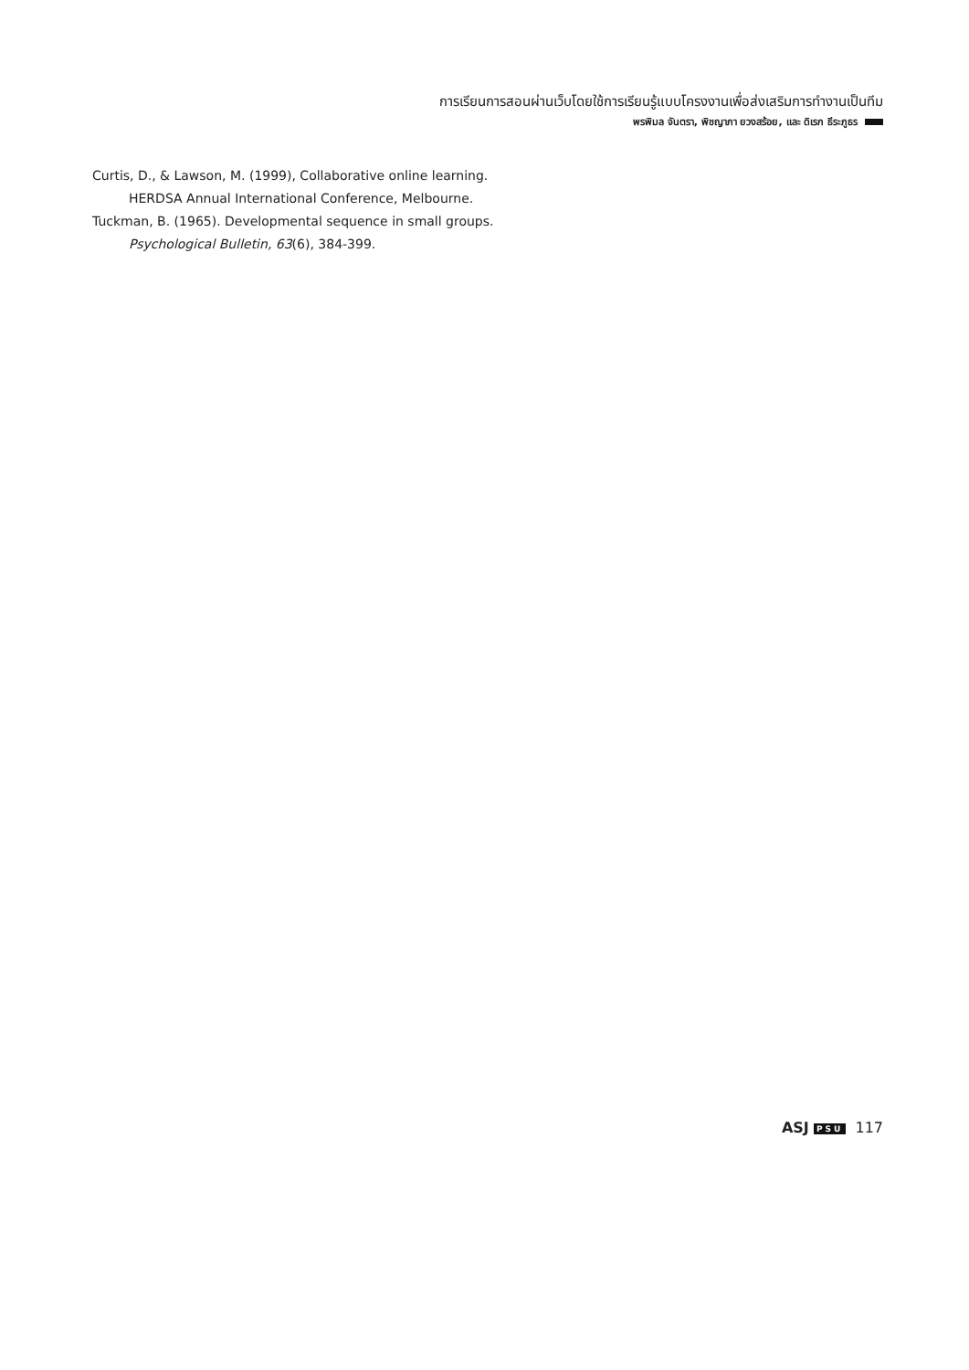การเรียนการสอนผ่านเว็บโดยใช้การเรียนรู้แบบโครงงานเพื่อส่งเสริมการทำงานเป็นทีม
พรพิมล จันตรา, พิชญาภา ยวงสร้อย, และ ดิเรก ธีระภูธร
Curtis, D., & Lawson, M. (1999), Collaborative online learning. HERDSA Annual International Conference, Melbourne.
Tuckman, B. (1965). Developmental sequence in small groups. Psychological Bulletin, 63(6), 384-399.
ASJ PSU 117